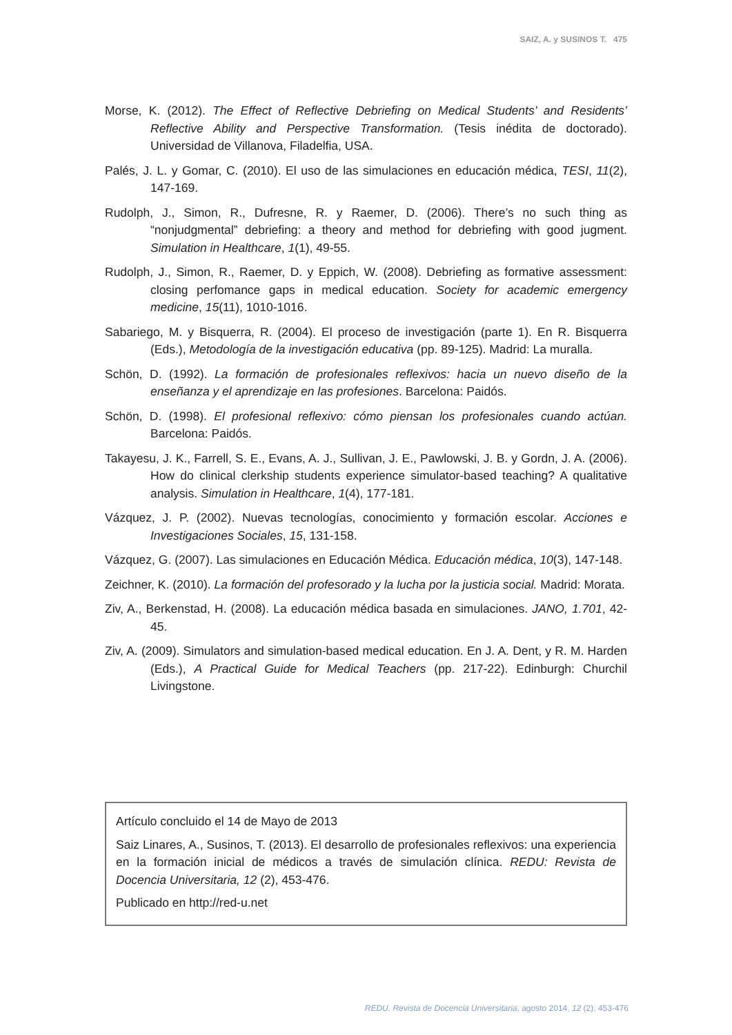SAIZ, A. y SUSINOS T. 475
Morse, K. (2012). The Effect of Reflective Debriefing on Medical Students’ and Residents’ Reflective Ability and Perspective Transformation. (Tesis inédita de doctorado). Universidad de Villanova, Filadelfia, USA.
Palés, J. L. y Gomar, C. (2010). El uso de las simulaciones en educación médica, TESI, 11(2), 147-169.
Rudolph, J., Simon, R., Dufresne, R. y Raemer, D. (2006). There’s no such thing as “nonjudgmental” debriefing: a theory and method for debriefing with good jugment. Simulation in Healthcare, 1(1), 49-55.
Rudolph, J., Simon, R., Raemer, D. y Eppich, W. (2008). Debriefing as formative assessment: closing perfomance gaps in medical education. Society for academic emergency medicine, 15(11), 1010-1016.
Sabariego, M. y Bisquerra, R. (2004). El proceso de investigación (parte 1). En R. Bisquerra (Eds.), Metodología de la investigación educativa (pp. 89-125). Madrid: La muralla.
Schön, D. (1992). La formación de profesionales reflexivos: hacia un nuevo diseño de la enseñanza y el aprendizaje en las profesiones. Barcelona: Paidós.
Schön, D. (1998). El profesional reflexivo: cómo piensan los profesionales cuando actúan. Barcelona: Paidós.
Takayesu, J. K., Farrell, S. E., Evans, A. J., Sullivan, J. E., Pawlowski, J. B. y Gordn, J. A. (2006). How do clinical clerkship students experience simulator-based teaching? A qualitative analysis. Simulation in Healthcare, 1(4), 177-181.
Vázquez, J. P. (2002). Nuevas tecnologías, conocimiento y formación escolar. Acciones e Investigaciones Sociales, 15, 131-158.
Vázquez, G. (2007). Las simulaciones en Educación Médica. Educación médica, 10(3), 147-148.
Zeichner, K. (2010). La formación del profesorado y la lucha por la justicia social. Madrid: Morata.
Ziv, A., Berkenstad, H. (2008). La educación médica basada en simulaciones. JANO, 1.701, 42-45.
Ziv, A. (2009). Simulators and simulation-based medical education. En J. A. Dent, y R. M. Harden (Eds.), A Practical Guide for Medical Teachers (pp. 217-22). Edinburgh: Churchil Livingstone.
Artículo concluido el 14 de Mayo de 2013
Saiz Linares, A., Susinos, T. (2013). El desarrollo de profesionales reflexivos: una experiencia en la formación inicial de médicos a través de simulación clínica. REDU: Revista de Docencia Universitaria, 12 (2), 453-476.
Publicado en http://red-u.net
REDU. Revista de Docencia Universitaria, agosto 2014, 12 (2), 453-476